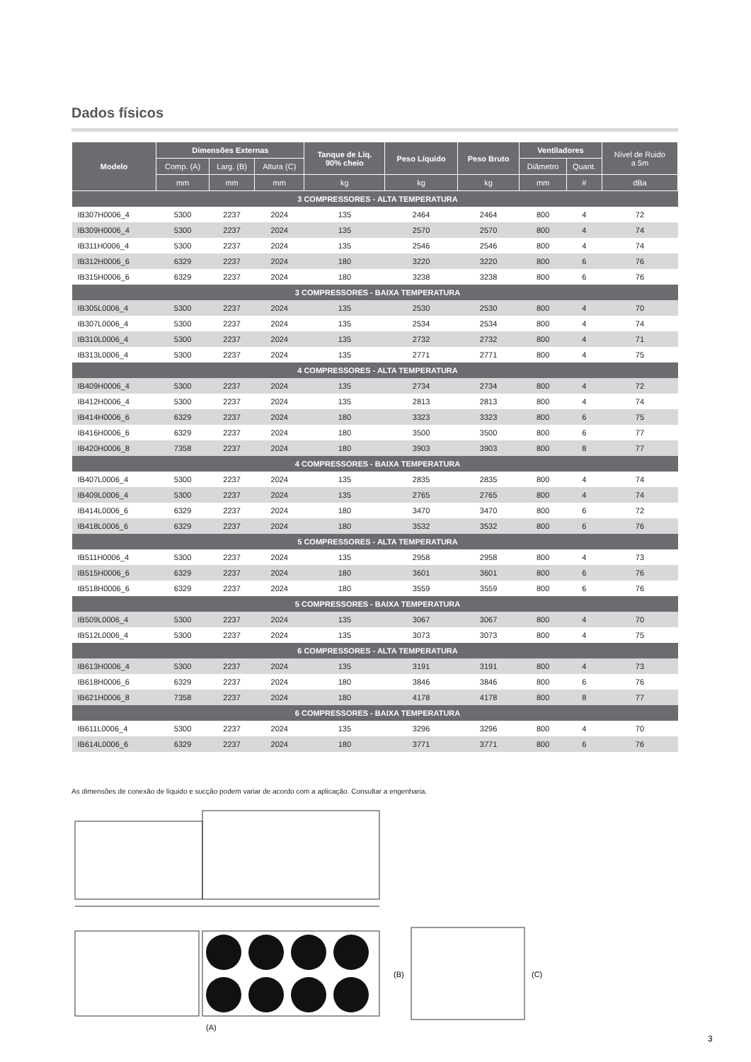Dados físicos
| Modelo | Dimensões Externas | | | Tanque de Líq. 90% cheio | Peso Líquido | Peso Bruto | Ventiladores | | Nível de Ruido a 5m |
| --- | --- | --- | --- | --- | --- | --- | --- | --- | --- |
| | Comp. (A) | Larg. (B) | Altura (C) | | | | Diâmetro | Quant. | |
| | mm | mm | mm | kg | kg | kg | mm | # | dBa |
| 3 COMPRESSORES - ALTA TEMPERATURA | | | | | | | | | |
| IB307H0006_4 | 5300 | 2237 | 2024 | 135 | 2464 | 2464 | 800 | 4 | 72 |
| IB309H0006_4 | 5300 | 2237 | 2024 | 135 | 2570 | 2570 | 800 | 4 | 74 |
| IB311H0006_4 | 5300 | 2237 | 2024 | 135 | 2546 | 2546 | 800 | 4 | 74 |
| IB312H0006_6 | 6329 | 2237 | 2024 | 180 | 3220 | 3220 | 800 | 6 | 76 |
| IB315H0006_6 | 6329 | 2237 | 2024 | 180 | 3238 | 3238 | 800 | 6 | 76 |
| 3 COMPRESSORES - BAIXA TEMPERATURA | | | | | | | | | |
| IB305L0006_4 | 5300 | 2237 | 2024 | 135 | 2530 | 2530 | 800 | 4 | 70 |
| IB307L0006_4 | 5300 | 2237 | 2024 | 135 | 2534 | 2534 | 800 | 4 | 74 |
| IB310L0006_4 | 5300 | 2237 | 2024 | 135 | 2732 | 2732 | 800 | 4 | 71 |
| IB313L0006_4 | 5300 | 2237 | 2024 | 135 | 2771 | 2771 | 800 | 4 | 75 |
| 4 COMPRESSORES - ALTA TEMPERATURA | | | | | | | | | |
| IB409H0006_4 | 5300 | 2237 | 2024 | 135 | 2734 | 2734 | 800 | 4 | 72 |
| IB412H0006_4 | 5300 | 2237 | 2024 | 135 | 2813 | 2813 | 800 | 4 | 74 |
| IB414H0006_6 | 6329 | 2237 | 2024 | 180 | 3323 | 3323 | 800 | 6 | 75 |
| IB416H0006_6 | 6329 | 2237 | 2024 | 180 | 3500 | 3500 | 800 | 6 | 77 |
| IB420H0006_8 | 7358 | 2237 | 2024 | 180 | 3903 | 3903 | 800 | 8 | 77 |
| 4 COMPRESSORES - BAIXA TEMPERATURA | | | | | | | | | |
| IB407L0006_4 | 5300 | 2237 | 2024 | 135 | 2835 | 2835 | 800 | 4 | 74 |
| IB409L0006_4 | 5300 | 2237 | 2024 | 135 | 2765 | 2765 | 800 | 4 | 74 |
| IB414L0006_6 | 6329 | 2237 | 2024 | 180 | 3470 | 3470 | 800 | 6 | 72 |
| IB418L0006_6 | 6329 | 2237 | 2024 | 180 | 3532 | 3532 | 800 | 6 | 76 |
| 5 COMPRESSORES - ALTA TEMPERATURA | | | | | | | | | |
| IB511H0006_4 | 5300 | 2237 | 2024 | 135 | 2958 | 2958 | 800 | 4 | 73 |
| IB515H0006_6 | 6329 | 2237 | 2024 | 180 | 3601 | 3601 | 800 | 6 | 76 |
| IB518H0006_6 | 6329 | 2237 | 2024 | 180 | 3559 | 3559 | 800 | 6 | 76 |
| 5 COMPRESSORES - BAIXA TEMPERATURA | | | | | | | | | |
| IB509L0006_4 | 5300 | 2237 | 2024 | 135 | 3067 | 3067 | 800 | 4 | 70 |
| IB512L0006_4 | 5300 | 2237 | 2024 | 135 | 3073 | 3073 | 800 | 4 | 75 |
| 6 COMPRESSORES - ALTA TEMPERATURA | | | | | | | | | |
| IB613H0006_4 | 5300 | 2237 | 2024 | 135 | 3191 | 3191 | 800 | 4 | 73 |
| IB618H0006_6 | 6329 | 2237 | 2024 | 180 | 3846 | 3846 | 800 | 6 | 76 |
| IB621H0006_8 | 7358 | 2237 | 2024 | 180 | 4178 | 4178 | 800 | 8 | 77 |
| 6 COMPRESSORES - BAIXA TEMPERATURA | | | | | | | | | |
| IB611L0006_4 | 5300 | 2237 | 2024 | 135 | 3296 | 3296 | 800 | 4 | 70 |
| IB614L0006_6 | 6329 | 2237 | 2024 | 180 | 3771 | 3771 | 800 | 6 | 76 |
As dimensões de conexão de líquido e sucção podem variar de acordo com a aplicação. Consultar a engenharia.
(B)
(C)
(A)
3